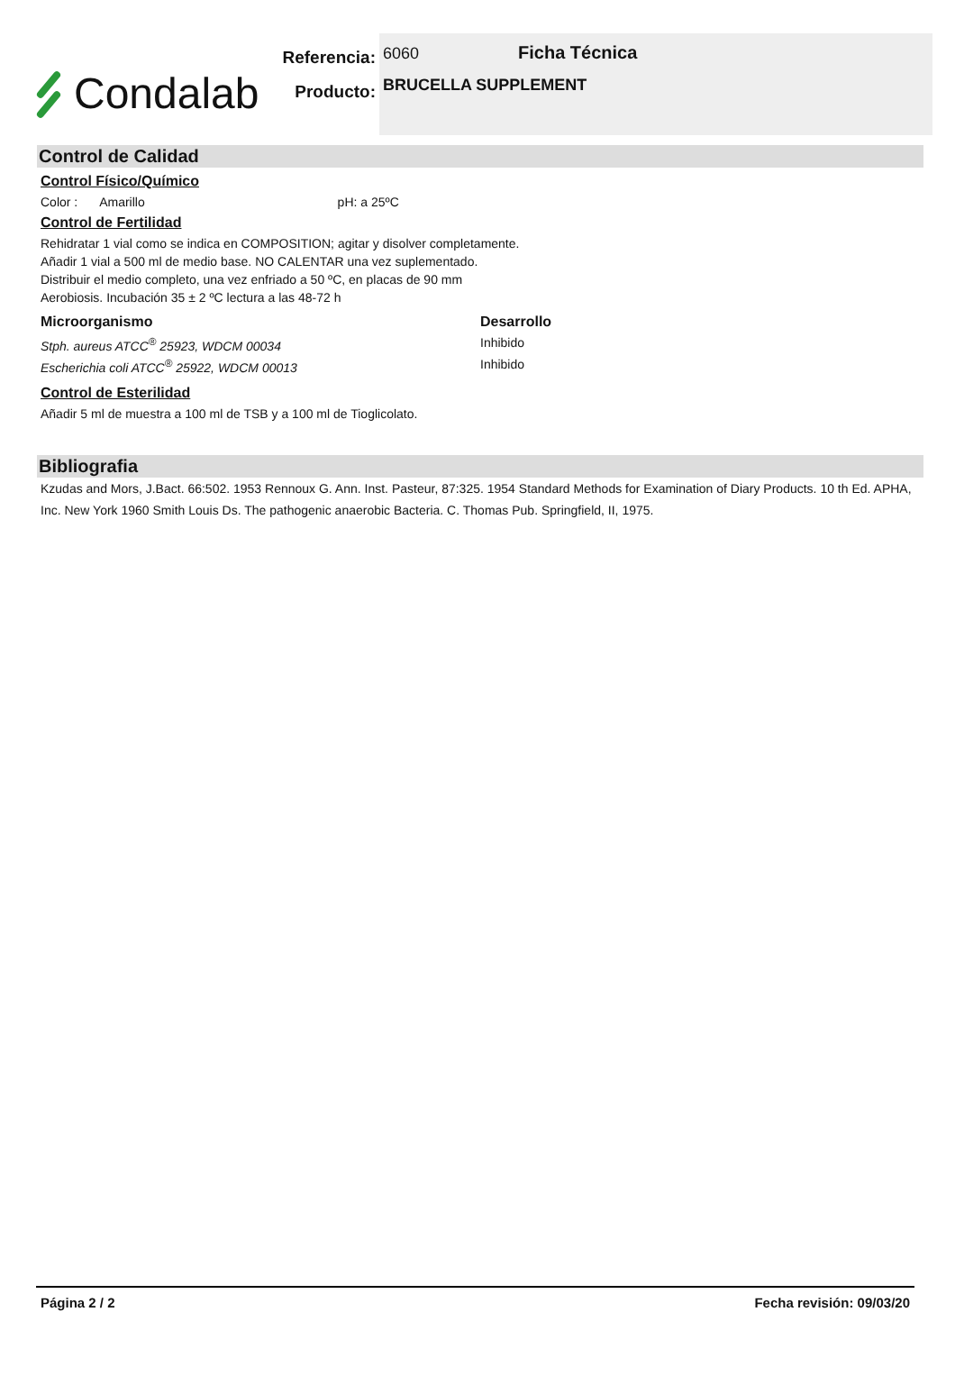Condalab
Referencia:
Producto:
6060 Ficha Técnica
BRUCELLA SUPPLEMENT
Control de Calidad
Control Físico/Químico
Color : Amarillo pH: a 25ºC
Control de Fertilidad
Rehidratar 1 vial como se indica en COMPOSITION; agitar y disolver completamente.
Añadir 1 vial a 500 ml de medio base. NO CALENTAR una vez suplementado.
Distribuir el medio completo, una vez enfriado a 50 ºC, en placas de 90 mm
Aerobiosis. Incubación 35 ± 2 ºC lectura a las 48-72 h
Microorganismo Desarrollo
Stph. aureus ATCC<sup>®</sup> 25923, WDCM 00034 Inhibido
Escherichia coli ATCC<sup>®</sup> 25922, WDCM 00013 Inhibido
Control de Esterilidad
Añadir 5 ml de muestra a 100 ml de TSB y a 100 ml de Tioglicolato.
Bibliografia
Kzudas and Mors, J.Bact. 66:502. 1953 Rennoux G. Ann. Inst. Pasteur, 87:325. 1954 Standard Methods for Examination of Diary Products. 10 th Ed. APHA, Inc. New York 1960 Smith Louis Ds. The pathogenic anaerobic Bacteria. C. Thomas Pub. Springfield, II, 1975.
Página 2 / 2 Fecha revisión: 09/03/20